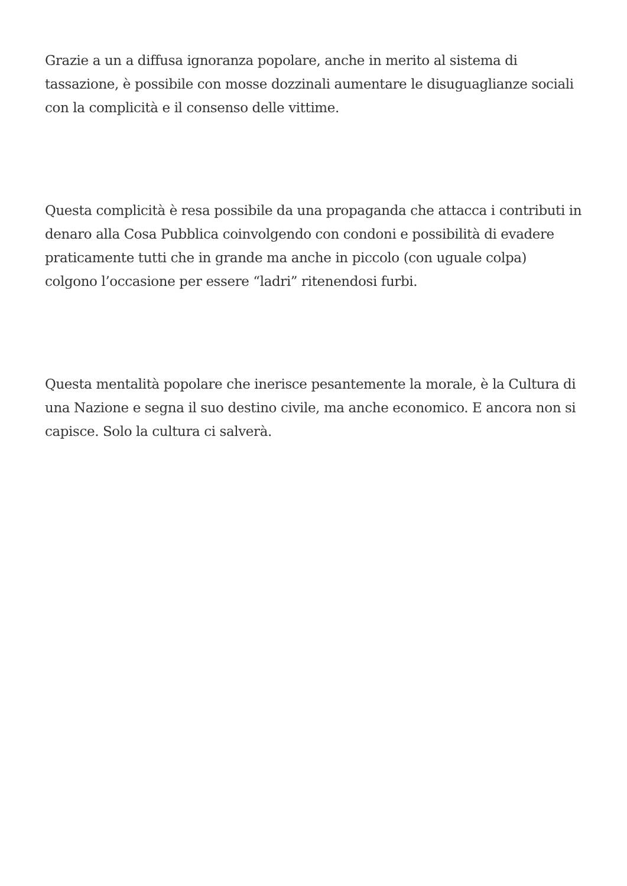Grazie a un a diffusa ignoranza popolare, anche in merito al sistema di tassazione, è possibile con mosse dozzinali aumentare le disuguaglianze sociali con la complicità e il consenso delle vittime.
Questa complicità è resa possibile da una propaganda che attacca i contributi in denaro alla Cosa Pubblica coinvolgendo con condoni e possibilità di evadere praticamente tutti che in grande ma anche in piccolo (con uguale colpa) colgono l’occasione per essere “ladri” ritenendosi furbi.
Questa mentalità popolare che inerisce pesantemente la morale, è la Cultura di una Nazione e segna il suo destino civile, ma anche economico. E ancora non si capisce. Solo la cultura ci salverà.